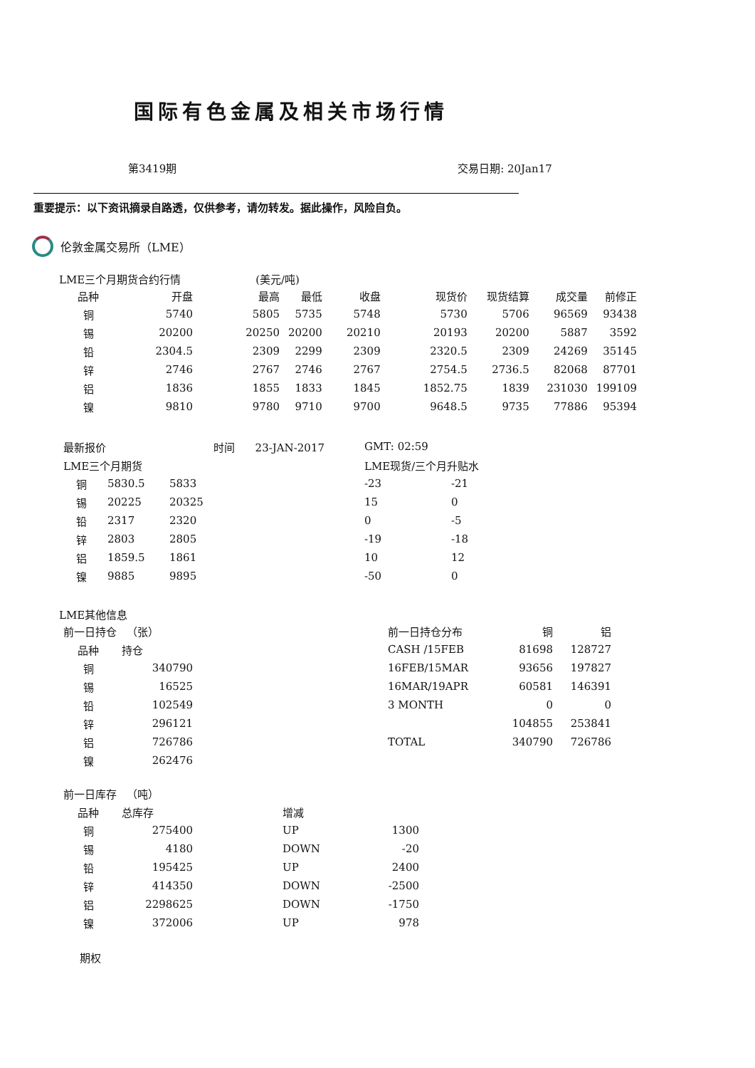国际有色金属及相关市场行情
第3419期 交易日期: 20Jan17
重要提示：以下资讯摘录自路透，仅供参考，请勿转发。据此操作，风险自负。
伦敦金属交易所（LME）
LME三个月期货合约行情 (美元/吨)
| 品种 | 开盘 | 最高 | 最低 | 收盘 | 现货价 | 现货结算 | 成交量 | 前修正 |
| --- | --- | --- | --- | --- | --- | --- | --- | --- |
| 铜 | 5740 | 5805 | 5735 | 5748 | 5730 | 5706 | 96569 | 93438 |
| 锡 | 20200 | 20250 | 20200 | 20210 | 20193 | 20200 | 5887 | 3592 |
| 铅 | 2304.5 | 2309 | 2299 | 2309 | 2320.5 | 2309 | 24269 | 35145 |
| 锌 | 2746 | 2767 | 2746 | 2767 | 2754.5 | 2736.5 | 82068 | 87701 |
| 铝 | 1836 | 1855 | 1833 | 1845 | 1852.75 | 1839 | 231030 | 199109 |
| 镍 | 9810 | 9780 | 9710 | 9700 | 9648.5 | 9735 | 77886 | 95394 |
| 最新报价 | | | 时间 23-JAN-2017 | GMT: 02:59 | |
| LME三个月期货 | | | | LME现货/三个月升贴水 | |
| 铜 | 5830.5 | 5833 | | -23 | -21 |
| 锡 | 20225 | 20325 | | 15 | 0 |
| 铅 | 2317 | 2320 | | 0 | -5 |
| 锌 | 2803 | 2805 | | -19 | -18 |
| 铝 | 1859.5 | 1861 | | 10 | 12 |
| 镍 | 9885 | 9895 | | -50 | 0 |
LME其他信息
| 前一日持仓 （张） | | | 前一日持仓分布 | 铜 | 铝 |
| 品种 | 持仓 | | CASH /15FEB | 81698 | 128727 |
| 铜 | 340790 | | 16FEB/15MAR | 93656 | 197827 |
| 锡 | 16525 | | 16MAR/19APR | 60581 | 146391 |
| 铅 | 102549 | | 3 MONTH | 0 | 0 |
| 锌 | 296121 | | | 104855 | 253841 |
| 铝 | 726786 | | TOTAL | 340790 | 726786 |
| 镍 | 262476 | | | | |
| 前一日库存 （吨） | | | |
| 品种 | 总库存 | 增减 | |
| 铜 | 275400 | UP | 1300 |
| 锡 | 4180 | DOWN | -20 |
| 铅 | 195425 | UP | 2400 |
| 锌 | 414350 | DOWN | -2500 |
| 铝 | 2298625 | DOWN | -1750 |
| 镍 | 372006 | UP | 978 |
期权